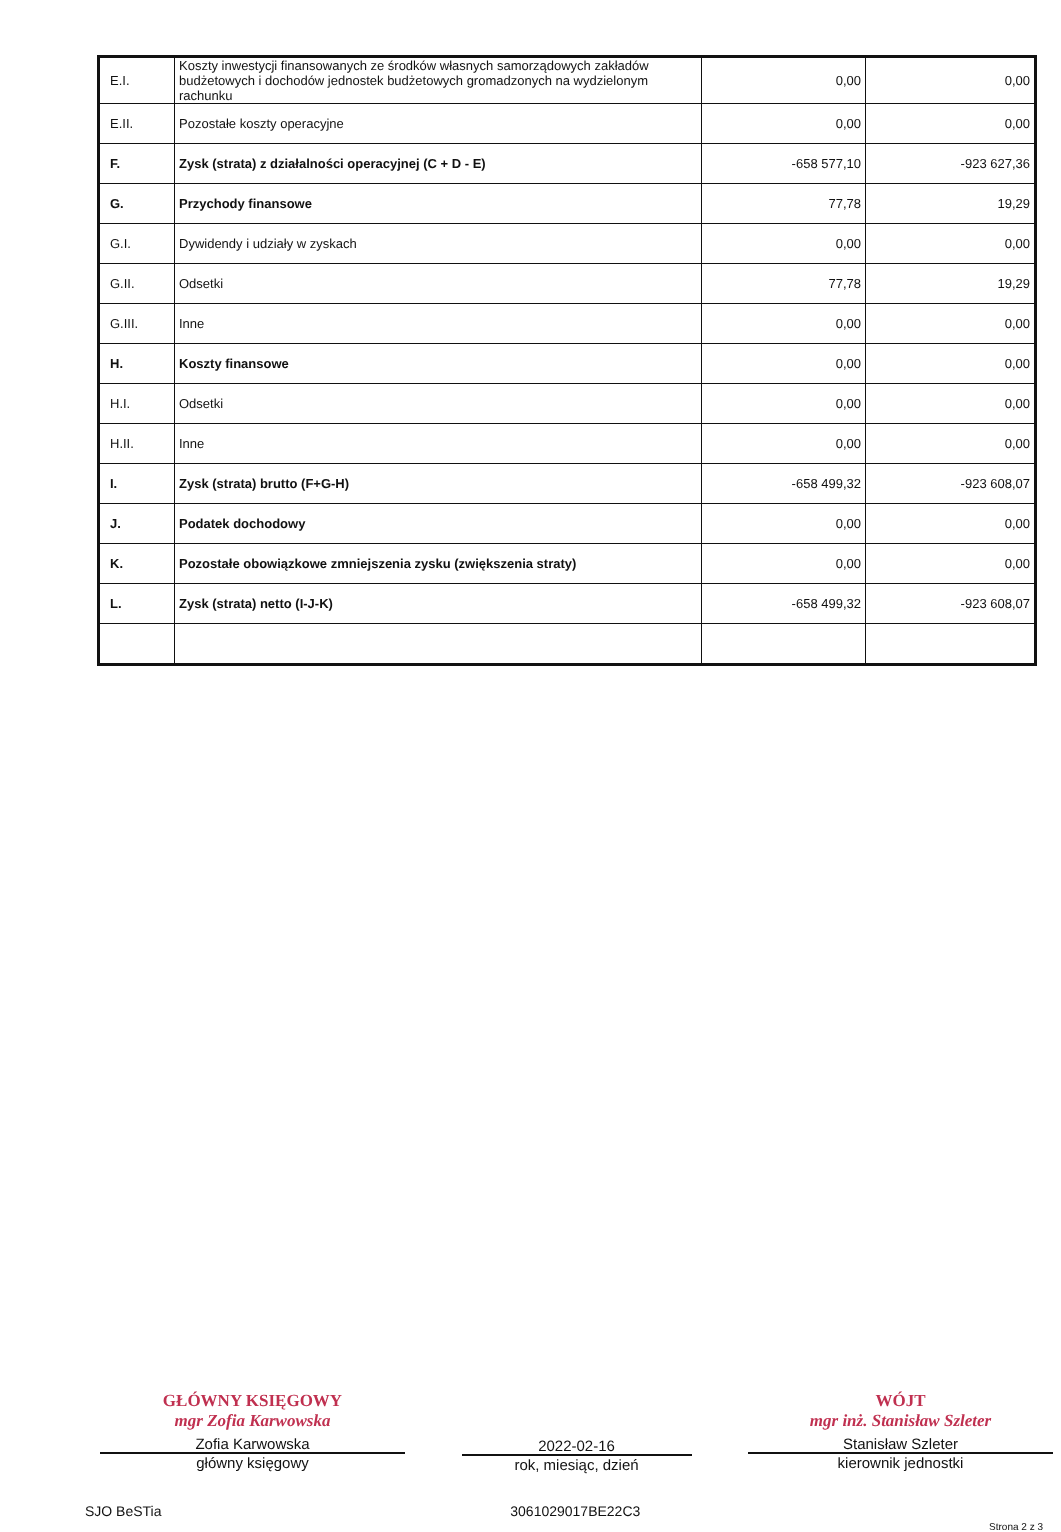| E.I. | Koszty inwestycji finansowanych ze środków własnych samorządowych zakładów budżetowych i dochodów jednostek budżetowych gromadzonych na wydzielonym rachunku | 0,00 | 0,00 |
| E.II. | Pozostałe koszty operacyjne | 0,00 | 0,00 |
| F. | Zysk (strata) z działalności operacyjnej (C + D - E) | -658 577,10 | -923 627,36 |
| G. | Przychody finansowe | 77,78 | 19,29 |
| G.I. | Dywidendy i udziały w zyskach | 0,00 | 0,00 |
| G.II. | Odsetki | 77,78 | 19,29 |
| G.III. | Inne | 0,00 | 0,00 |
| H. | Koszty finansowe | 0,00 | 0,00 |
| H.I. | Odsetki | 0,00 | 0,00 |
| H.II. | Inne | 0,00 | 0,00 |
| I. | Zysk (strata) brutto (F+G-H) | -658 499,32 | -923 608,07 |
| J. | Podatek dochodowy | 0,00 | 0,00 |
| K. | Pozostałe obowiązkowe zmniejszenia zysku (zwiększenia straty) | 0,00 | 0,00 |
| L. | Zysk (strata) netto (I-J-K) | -658 499,32 | -923 608,07 |
GŁÓWNY KSIĘGOWY
mgr Zofia Karwowska
Zofia Karwowska
główny księgowy
2022-02-16
rok, miesiąc, dzień
WÓJT
mgr inż. Stanisław Szleter
Stanisław Szleter
kierownik jednostki
SJO BeSTia 3061029017BE22C3 Strona 2 z 3